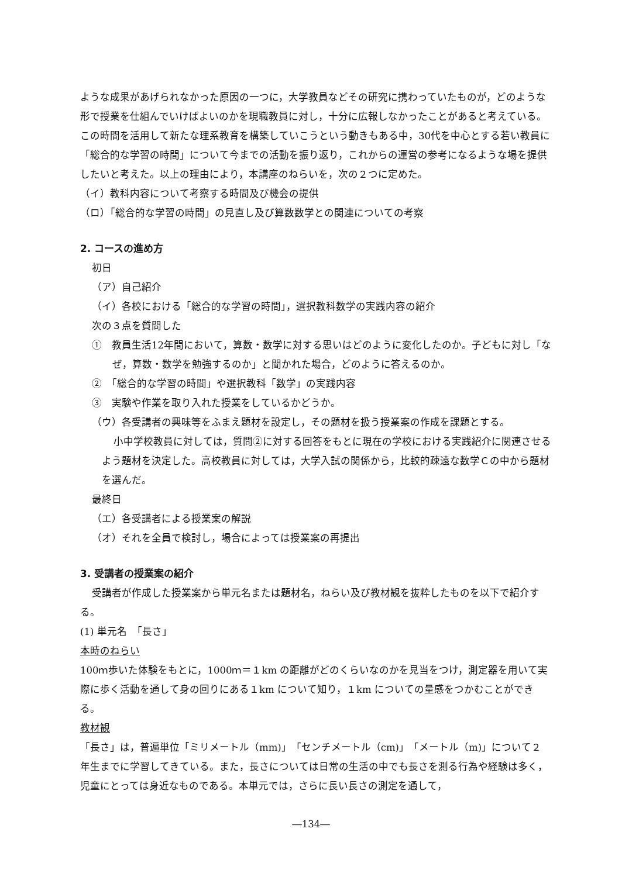ような成果があげられなかった原因の一つに，大学教員などその研究に携わっていたものが，どのような形で授業を仕組んでいけばよいのかを現職教員に対し，十分に広報しなかったことがあると考えている。この時間を活用して新たな理系教育を構築していこうという動きもある中，30代を中心とする若い教員に「総合的な学習の時間」について今までの活動を振り返り，これからの運営の参考になるような場を提供したいと考えた。以上の理由により，本講座のねらいを，次の２つに定めた。
（イ）教科内容について考察する時間及び機会の提供
（ロ）「総合的な学習の時間」の見直し及び算数数学との関連についての考察
2. コースの進め方
初日
（ア）自己紹介
（イ）各校における「総合的な学習の時間」，選択教科数学の実践内容の紹介
次の３点を質問した
①　教員生活12年間において，算数・数学に対する思いはどのように変化したのか。子どもに対し「なぜ，算数・数学を勉強するのか」と聞かれた場合，どのように答えるのか。
②　「総合的な学習の時間」や選択教科「数学」の実践内容
③　実験や作業を取り入れた授業をしているかどうか。
（ウ）各受講者の興味等をふまえ題材を設定し，その題材を扱う授業案の作成を課題とする。
小中学校教員に対しては，質問②に対する回答をもとに現在の学校における実践紹介に関連させるよう題材を決定した。高校教員に対しては，大学入試の関係から，比較的疎遠な数学Ｃの中から題材を選んだ。
最終日
（エ）各受講者による授業案の解説
（オ）それを全員で検討し，場合によっては授業案の再提出
3. 受講者の授業案の紹介
受講者が作成した授業案から単元名または題材名，ねらい及び教材観を抜粋したものを以下で紹介する。
(1) 単元名　「長さ」
本時のねらい
100ｍ歩いた体験をもとに，1000ｍ＝１km の距離がどのくらいなのかを見当をつけ，測定器を用いて実際に歩く活動を通して身の回りにある１km について知り，１km についての量感をつかむことができる。
教材観
「長さ」は，普遍単位「ミリメートル（mm)」「センチメートル（cm)」「メートル（m)」について２年生までに学習してきている。また，長さについては日常の生活の中でも長さを測る行為や経験は多く，児童にとっては身近なものである。本単元では，さらに長い長さの測定を通して，
―134―